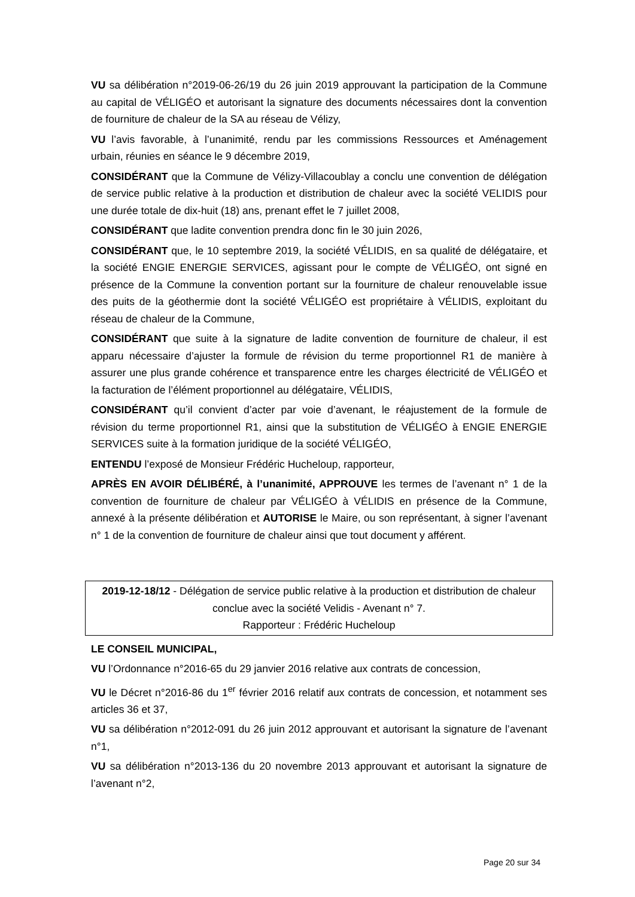VU sa délibération n°2019-06-26/19 du 26 juin 2019 approuvant la participation de la Commune au capital de VÉLIGÉO et autorisant la signature des documents nécessaires dont la convention de fourniture de chaleur de la SA au réseau de Vélizy,
VU l’avis favorable, à l’unanimité, rendu par les commissions Ressources et Aménagement urbain, réunies en séance le 9 décembre 2019,
CONSIDÉRANT que la Commune de Vélizy-Villacoublay a conclu une convention de délégation de service public relative à la production et distribution de chaleur avec la société VELIDIS pour une durée totale de dix-huit (18) ans, prenant effet le 7 juillet 2008,
CONSIDÉRANT que ladite convention prendra donc fin le 30 juin 2026,
CONSIDÉRANT que, le 10 septembre 2019, la société VÉLIDIS, en sa qualité de délégataire, et la société ENGIE ENERGIE SERVICES, agissant pour le compte de VÉLIGÉO, ont signé en présence de la Commune la convention portant sur la fourniture de chaleur renouvelable issue des puits de la géothermie dont la société VÉLIGÉO est propriétaire à VÉLIDIS, exploitant du réseau de chaleur de la Commune,
CONSIDÉRANT que suite à la signature de ladite convention de fourniture de chaleur, il est apparu nécessaire d’ajuster la formule de révision du terme proportionnel R1 de manière à assurer une plus grande cohérence et transparence entre les charges électricité de VÉLIGÉO et la facturation de l’élément proportionnel au délégataire, VÉLIDIS,
CONSIDÉRANT qu’il convient d’acter par voie d’avenant, le réajustement de la formule de révision du terme proportionnel R1, ainsi que la substitution de VÉLIGÉO à ENGIE ENERGIE SERVICES suite à la formation juridique de la société VÉLIGÉO,
ENTENDU l’exposé de Monsieur Frédéric Hucheloup, rapporteur,
APRÈS EN AVOIR DÉLIBÉRÉ, à l’unanimité, APPROUVE les termes de l’avenant n° 1 de la convention de fourniture de chaleur par VÉLIGÉO à VÉLIDIS en présence de la Commune, annexé à la présente délibération et AUTORISE le Maire, ou son représentant, à signer l’avenant n° 1 de la convention de fourniture de chaleur ainsi que tout document y afférent.
2019-12-18/12 - Délégation de service public relative à la production et distribution de chaleur conclue avec la société Velidis - Avenant n° 7.
Rapporteur : Frédéric Hucheloup
LE CONSEIL MUNICIPAL,
VU l’Ordonnance n°2016-65 du 29 janvier 2016 relative aux contrats de concession,
VU le Décret n°2016-86 du 1<sup>er</sup> février 2016 relatif aux contrats de concession, et notamment ses articles 36 et 37,
VU sa délibération n°2012-091 du 26 juin 2012 approuvant et autorisant la signature de l’avenant n°1,
VU sa délibération n°2013-136 du 20 novembre 2013 approuvant et autorisant la signature de l’avenant n°2,
Page 20 sur 34